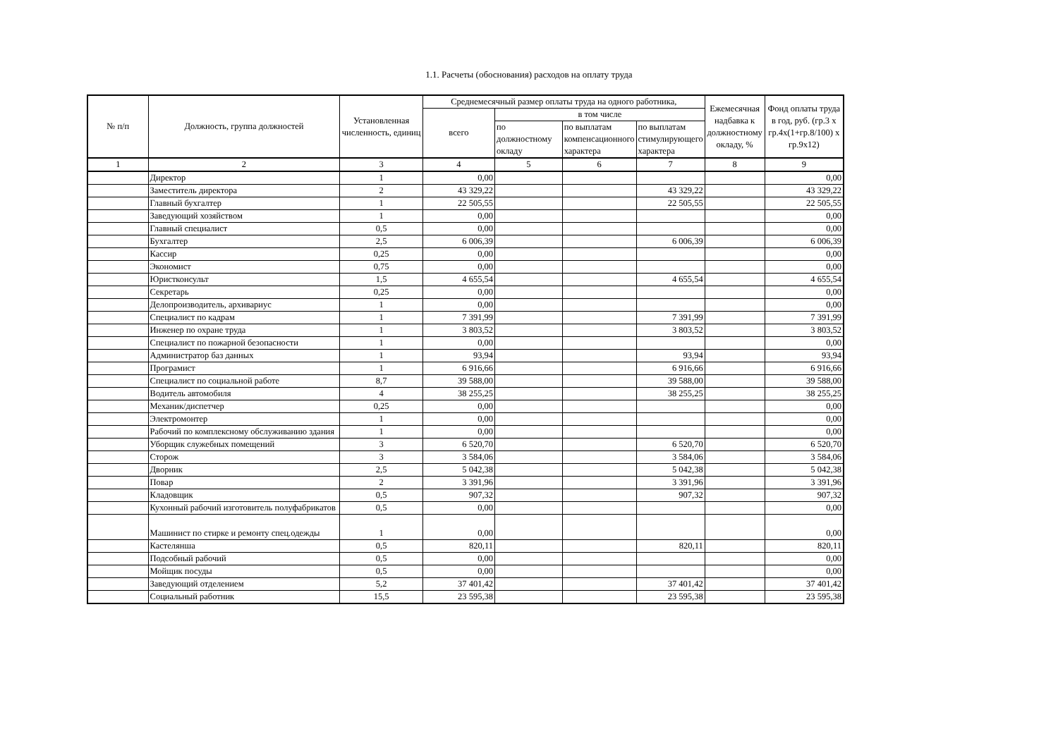1.1. Расчеты (обоснования) расходов на оплату труда
| № п/п | Должность, группа должностей | Установленная численность, единиц | Среднемесячный размер оплаты труда на одного работника, | | | | Ежемесячная надбавка к должностному окладу, % | Фонд оплаты труда в год, руб. (гр.3 х гр.4х(1+гр.8/100) х гр.9х12) |
| --- | --- | --- | --- | --- | --- | --- | --- | --- |
| | | | всего | в том числе | | | | |
| | | | | по должностному окладу | по выплатам компенсационного характера | по выплатам стимулирующего характера | | |
| 1 | 2 | 3 | 4 | 5 | 6 | 7 | 8 | 9 |
| | Директор | 1 | 0,00 | | | | | 0,00 |
| | Заместитель директора | 2 | 43 329,22 | | | 43 329,22 | | 43 329,22 |
| | Главный бухгалтер | 1 | 22 505,55 | | | 22 505,55 | | 22 505,55 |
| | Заведующий хозяйством | 1 | 0,00 | | | | | 0,00 |
| | Главный специалист | 0,5 | 0,00 | | | | | 0,00 |
| | Бухгалтер | 2,5 | 6 006,39 | | | 6 006,39 | | 6 006,39 |
| | Кассир | 0,25 | 0,00 | | | | | 0,00 |
| | Экономист | 0,75 | 0,00 | | | | | 0,00 |
| | Юристконсульт | 1,5 | 4 655,54 | | | 4 655,54 | | 4 655,54 |
| | Секретарь | 0,25 | 0,00 | | | | | 0,00 |
| | Делопроизводитель, архивариус | 1 | 0,00 | | | | | 0,00 |
| | Специалист по кадрам | 1 | 7 391,99 | | | 7 391,99 | | 7 391,99 |
| | Инженер по охране труда | 1 | 3 803,52 | | | 3 803,52 | | 3 803,52 |
| | Специалист по пожарной безопасности | 1 | 0,00 | | | | | 0,00 |
| | Администратор баз данных | 1 | 93,94 | | | 93,94 | | 93,94 |
| | Програмист | 1 | 6 916,66 | | | 6 916,66 | | 6 916,66 |
| | Специалист по социальной работе | 8,7 | 39 588,00 | | | 39 588,00 | | 39 588,00 |
| | Водитель автомобиля | 4 | 38 255,25 | | | 38 255,25 | | 38 255,25 |
| | Механик/диспетчер | 0,25 | 0,00 | | | | | 0,00 |
| | Электромонтер | 1 | 0,00 | | | | | 0,00 |
| | Рабочий по комплексному обслуживанию здания | 1 | 0,00 | | | | | 0,00 |
| | Уборщик служебных помещений | 3 | 6 520,70 | | | 6 520,70 | | 6 520,70 |
| | Сторож | 3 | 3 584,06 | | | 3 584,06 | | 3 584,06 |
| | Дворник | 2,5 | 5 042,38 | | | 5 042,38 | | 5 042,38 |
| | Повар | 2 | 3 391,96 | | | 3 391,96 | | 3 391,96 |
| | Кладовщик | 0,5 | 907,32 | | | 907,32 | | 907,32 |
| | Кухонный рабочий изготовитель полуфабрикатов | 0,5 | 0,00 | | | | | 0,00 |
| | Машинист по стирке и ремонту спец.одежды | 1 | 0,00 | | | | | 0,00 |
| | Кастелянша | 0,5 | 820,11 | | | 820,11 | | 820,11 |
| | Подсобный рабочий | 0,5 | 0,00 | | | | | 0,00 |
| | Мойщик посуды | 0,5 | 0,00 | | | | | 0,00 |
| | Заведующий отделением | 5,2 | 37 401,42 | | | 37 401,42 | | 37 401,42 |
| | Социальный работник | 15,5 | 23 595,38 | | | 23 595,38 | | 23 595,38 |